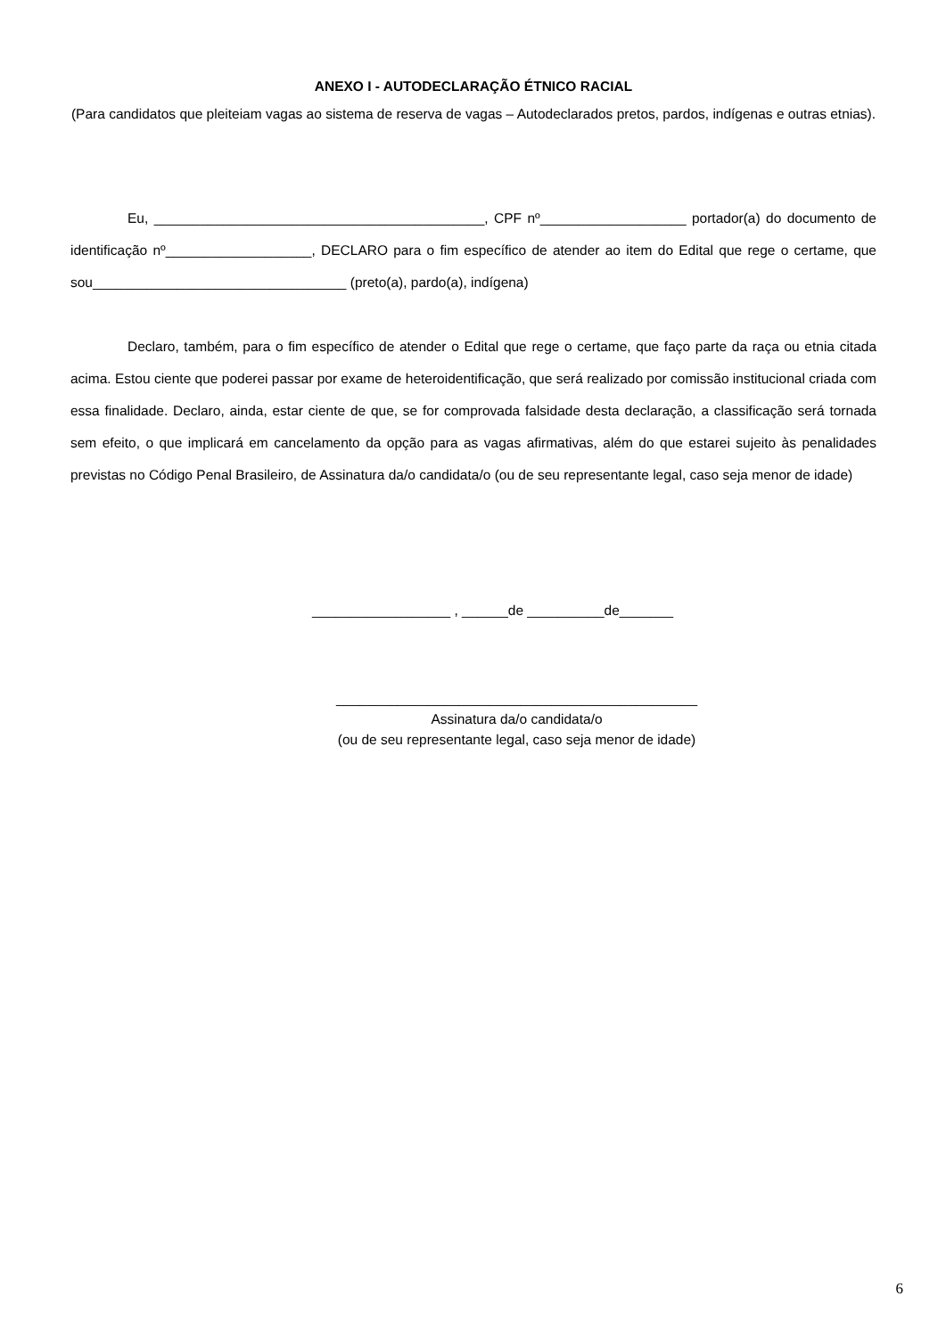ANEXO I - AUTODECLARAÇÃO ÉTNICO RACIAL
(Para candidatos que pleiteiam vagas ao sistema de reserva de vagas – Autodeclarados pretos, pardos, indígenas e outras etnias).
Eu, ___________________________________________, CPF nº___________________ portador(a) do documento de identificação nº___________________, DECLARO para o fim específico de atender ao item do Edital que rege o certame, que sou_________________________________ (preto(a), pardo(a), indígena)
Declaro, também, para o fim específico de atender o Edital que rege o certame, que faço parte da raça ou etnia citada acima. Estou ciente que poderei passar por exame de heteroidentificação, que será realizado por comissão institucional criada com essa finalidade. Declaro, ainda, estar ciente de que, se for comprovada falsidade desta declaração, a classificação será tornada sem efeito, o que implicará em cancelamento da opção para as vagas afirmativas, além do que estarei sujeito às penalidades previstas no Código Penal Brasileiro, de Assinatura da/o candidata/o (ou de seu representante legal, caso seja menor de idade)
__________________ , ______de __________de_______
_______________________________________________
Assinatura da/o candidata/o
(ou de seu representante legal, caso seja menor de idade)
6